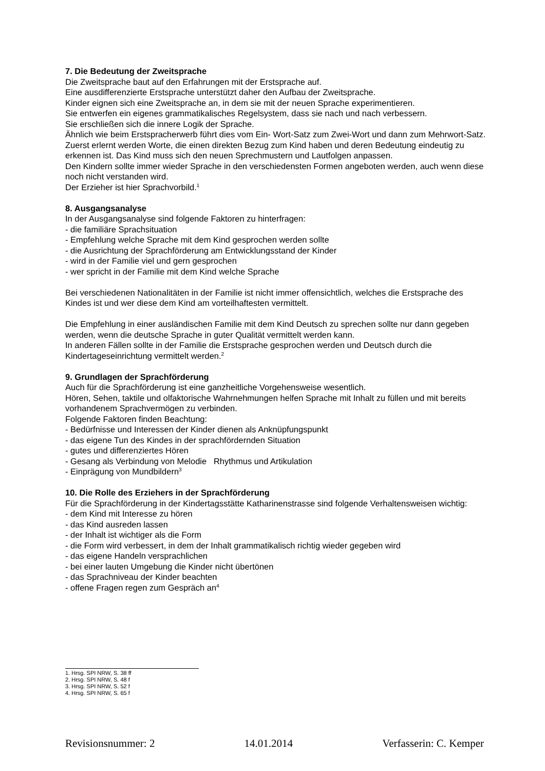7. Die Bedeutung der Zweitsprache
Die Zweitsprache baut auf den Erfahrungen mit der Erstsprache auf.
Eine ausdifferenzierte Erstsprache unterstützt daher den Aufbau der Zweitsprache.
Kinder eignen sich eine Zweitsprache an, in dem sie mit der neuen Sprache experimentieren.
Sie entwerfen ein eigenes grammatikalisches Regelsystem, dass sie nach und nach verbessern.
Sie erschließen sich die innere Logik der Sprache.
Ähnlich wie beim Erstspracherwerb führt dies vom Ein- Wort-Satz zum Zwei-Wort und dann zum Mehrwort-Satz.
Zuerst erlernt werden Worte, die einen direkten Bezug zum Kind haben und deren Bedeutung eindeutig zu erkennen ist. Das Kind muss sich den neuen Sprechmustern und Lautfolgen anpassen.
Den Kindern sollte immer wieder Sprache in den verschiedensten Formen angeboten werden, auch wenn diese noch nicht verstanden wird.
Der Erzieher ist hier Sprachvorbild.<sup>1</sup>
8. Ausgangsanalyse
In der Ausgangsanalyse sind folgende Faktoren zu hinterfragen:
- die familiäre Sprachsituation
- Empfehlung welche Sprache mit dem Kind gesprochen werden sollte
- die Ausrichtung der Sprachförderung am Entwicklungsstand der Kinder
- wird in der Familie viel und gern gesprochen
- wer spricht in der Familie mit dem Kind welche Sprache
Bei verschiedenen Nationalitäten in der Familie ist nicht immer offensichtlich, welches die Erstsprache des Kindes ist und wer diese dem Kind am vorteilhaftesten vermittelt.
Die Empfehlung in einer ausländischen Familie mit dem Kind Deutsch zu sprechen sollte nur dann gegeben werden, wenn die deutsche Sprache in guter Qualität vermittelt werden kann.
In anderen Fällen sollte in der Familie die Erstsprache gesprochen werden und Deutsch durch die Kindertageseinrichtung vermittelt werden.<sup>2</sup>
9. Grundlagen der Sprachförderung
Auch für die Sprachförderung ist eine ganzheitliche Vorgehensweise wesentlich.
Hören, Sehen, taktile und olfaktorische Wahrnehmungen helfen Sprache mit Inhalt zu füllen und mit bereits vorhandenem Sprachvermögen zu verbinden.
Folgende Faktoren finden Beachtung:
- Bedürfnisse und Interessen der Kinder dienen als Anknüpfungspunkt
- das eigene Tun des Kindes in der sprachfördernden Situation
- gutes und differenziertes Hören
- Gesang als Verbindung von Melodie Rhythmus und Artikulation
- Einprägung von Mundbildern<sup>3</sup>
10. Die Rolle des Erziehers in der Sprachförderung
Für die Sprachförderung in der Kindertagsstätte Katharinenstrasse sind folgende Verhaltensweisen wichtig:
- dem Kind mit Interesse zu hören
- das Kind ausreden lassen
- der Inhalt ist wichtiger als die Form
- die Form wird verbessert, in dem der Inhalt grammatikalisch richtig wieder gegeben wird
- das eigene Handeln versprachlichen
- bei einer lauten Umgebung die Kinder nicht übertönen
- das Sprachniveau der Kinder beachten
- offene Fragen regen zum Gespräch an<sup>4</sup>
1. Hrsg. SPI NRW, S. 38 ff
2. Hrsg. SPI NRW, S. 48 f
3. Hrsg. SPI NRW, S. 52 f
4. Hrsg. SPI NRW, S. 65 f
Revisionsnummer: 2 14.01.2014 Verfasserin: C. Kemper